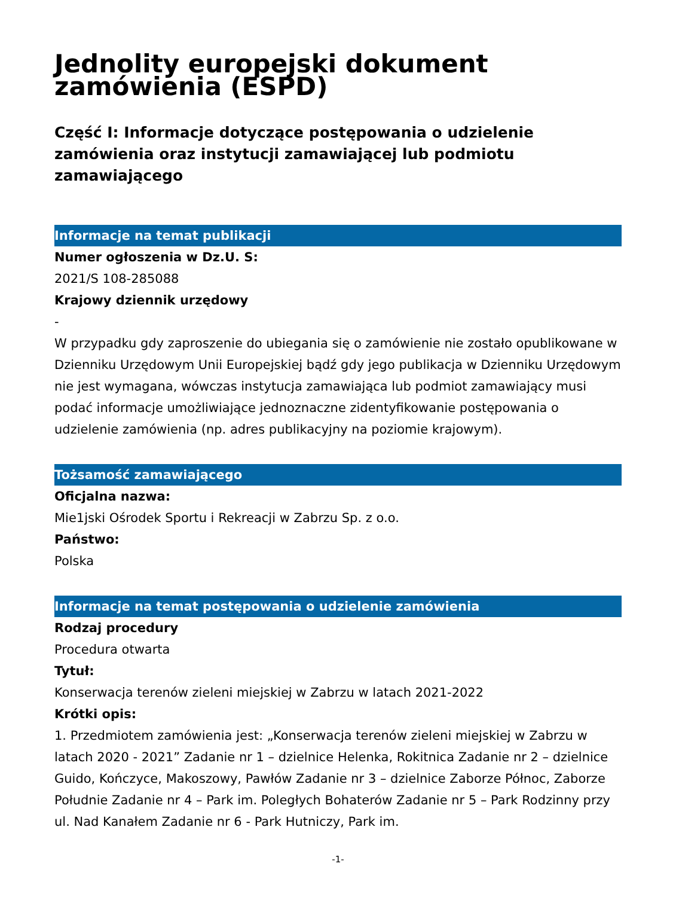Jednolity europejski dokument zamówienia (ESPD)
Część I: Informacje dotyczące postępowania o udzielenie zamówienia oraz instytucji zamawiającej lub podmiotu zamawiającego
Informacje na temat publikacji
Numer ogłoszenia w Dz.U. S:
2021/S 108-285088
Krajowy dziennik urzędowy
-
W przypadku gdy zaproszenie do ubiegania się o zamówienie nie zostało opublikowane w Dzienniku Urzędowym Unii Europejskiej bądź gdy jego publikacja w Dzienniku Urzędowym nie jest wymagana, wówczas instytucja zamawiająca lub podmiot zamawiający musi podać informacje umożliwiające jednoznaczne zidentyfikowanie postępowania o udzielenie zamówienia (np. adres publikacyjny na poziomie krajowym).
Tożsamość zamawiającego
Oficjalna nazwa:
Mie1jski Ośrodek Sportu i Rekreacji w Zabrzu Sp. z o.o.
Państwo:
Polska
Informacje na temat postępowania o udzielenie zamówienia
Rodzaj procedury
Procedura otwarta
Tytuł:
Konserwacja terenów zieleni miejskiej w Zabrzu w latach 2021-2022
Krótki opis:
1. Przedmiotem zamówienia jest: „Konserwacja terenów zieleni miejskiej w Zabrzu w latach 2020 - 2021” Zadanie nr 1 – dzielnice Helenka, Rokitnica Zadanie nr 2 – dzielnice Guido, Kończyce, Makoszowy, Pawłów Zadanie nr 3 – dzielnice Zaborze Północ, Zaborze Południe Zadanie nr 4 – Park im. Poległych Bohaterów Zadanie nr 5 – Park Rodzinny przy ul. Nad Kanałem Zadanie nr 6 - Park Hutniczy, Park im.
-1-